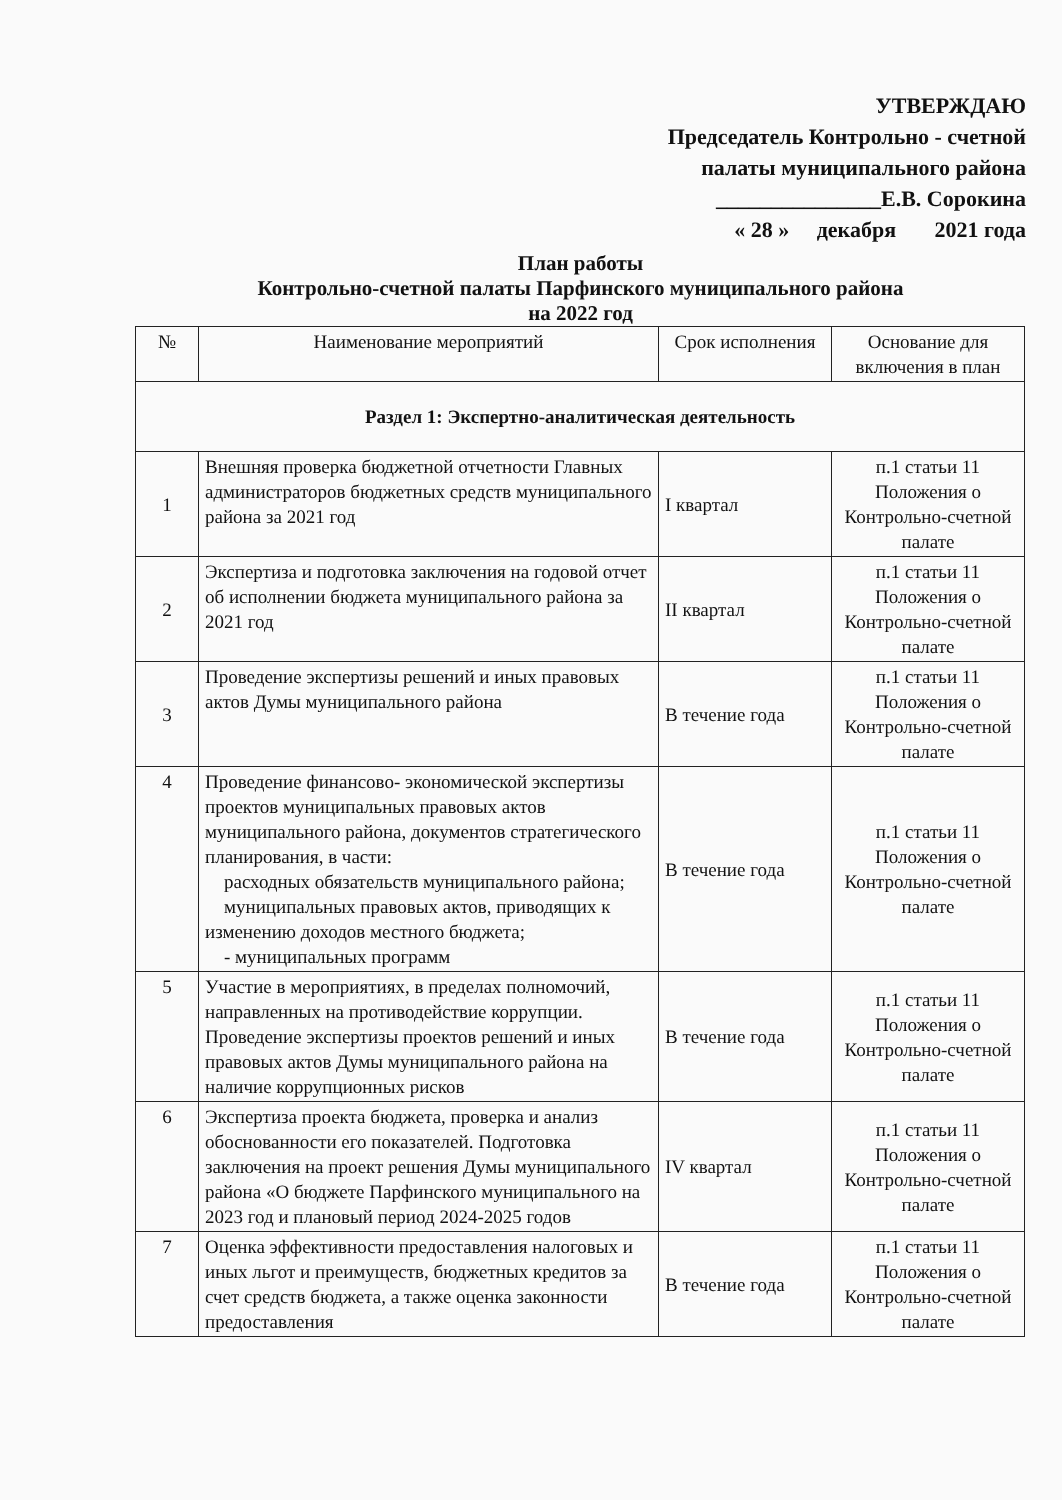УТВЕРЖДАЮ
Председатель Контрольно - счетной
палаты муниципального района
_______________Е.В. Сорокина
« 28 » декабря 2021 года
План работы
Контрольно-счетной палаты Парфинского муниципального района
на 2022 год
| № | Наименование мероприятий | Срок исполнения | Основание для включения в план |
| --- | --- | --- | --- |
| Раздел 1: Экспертно-аналитическая деятельность | | | |
| 1 | Внешняя проверка бюджетной отчетности Главных администраторов бюджетных средств муниципального района за 2021 год | I квартал | п.1 статьи 11 Положения о Контрольно-счетной палате |
| 2 | Экспертиза и подготовка заключения на годовой отчет об исполнении бюджета муниципального района за 2021 год | II квартал | п.1 статьи 11 Положения о Контрольно-счетной палате |
| 3 | Проведение экспертизы решений и иных правовых актов Думы муниципального района | В течение года | п.1 статьи 11 Положения о Контрольно-счетной палате |
| 4 | Проведение финансово- экономической экспертизы проектов муниципальных правовых актов муниципального района, документов стратегического планирования, в части: расходных обязательств муниципального района; муниципальных правовых актов, приводящих к изменению доходов местного бюджета; - муниципальных программ | В течение года | п.1 статьи 11 Положения о Контрольно-счетной палате |
| 5 | Участие в мероприятиях, в пределах полномочий, направленных на противодействие коррупции. Проведение экспертизы проектов решений и иных правовых актов Думы муниципального района на наличие коррупционных рисков | В течение года | п.1 статьи 11 Положения о Контрольно-счетной палате |
| 6 | Экспертиза проекта бюджета, проверка и анализ обоснованности его показателей. Подготовка заключения на проект решения Думы муниципального района «О бюджете Парфинского муниципального на 2023 год и плановый период 2024-2025 годов | IV квартал | п.1 статьи 11 Положения о Контрольно-счетной палате |
| 7 | Оценка эффективности предоставления налоговых и иных льгот и преимуществ, бюджетных кредитов за счет средств бюджета, а также оценка законности предоставления | В течение года | п.1 статьи 11 Положения о Контрольно-счетной палате |